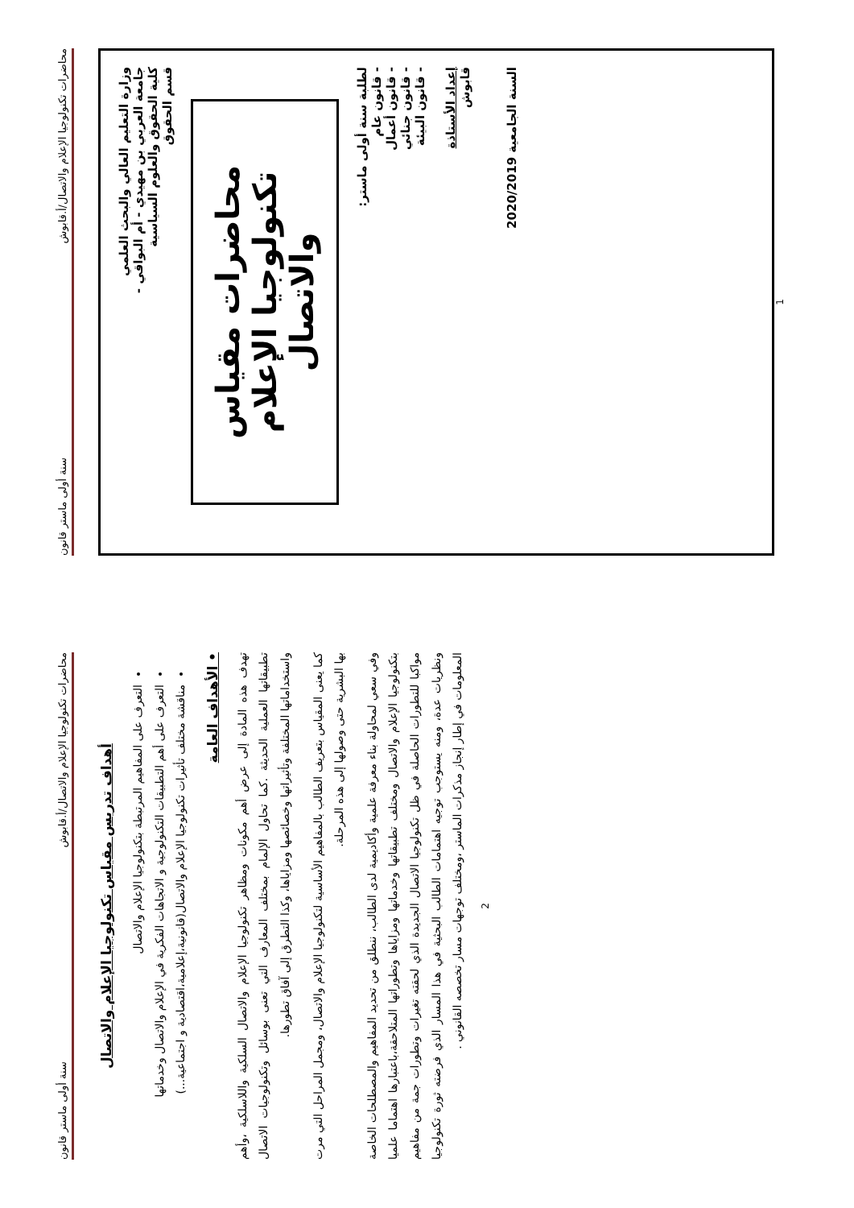محاضرات تكنولوجيا الإعلام والاتصال/أ.قابوش سنة أولى ماستر قانون
وزارة التعليم العالي والبحث العلمي
جامعة العربي بن مهيدي - أم البواقي -
كلية الحقوق والعلوم السياسية
قسم الحقوق
محاضرات مقياس
تكنولوجيا الإعلام والاتصال
لطلبة سنة أولى ماستر:
- قانون عام
- قانون أعمال
- قانون جنائي
- قانون البيئة
إعداد الأستاذة
قابوش
السنة الجامعية 2020/2019
1
محاضرات تكنولوجيا الإعلام والاتصال/أ.قابوش سنة أولى ماستر قانون
أهداف تدريس مقياس تكنولوجيا الإعلام والاتصال
التعرف على المفاهيم المرتبطة بتكنولوجيا الإعلام والاتصال
التعرف على أهم التطبيقات التكنولوجية و الاتجاهات الفكرية في الإعلام والاتصال وخدماتها
مناقشة مختلف تأثيرات تكنولوجيا الإعلام والاتصال(قانونية،إعلامية،اقتصادية و اجتماعية...)
• الأهداف العامة
تهدف هذه المادة إلى عرض أهم مكونات ومظاهر تكنولوجيا الإعلام والاتصال السلكية واللاسلكية ،وأهم تطبيقاتها العملية الحديثة .كما تحاول الإلمام بمختلف المعارف التي تعنى بوسائل وتكنولوجيات الاتصال واستخداماتها المختلفة وتأثيراتها وخصائصها ومزاياها، وكذا التطرق إلى آفاق تطورها.
كما يعنى المقياس بتعريف الطالب بالمفاهيم الأساسية لتكنولوجيا الإعلام والاتصال، ومجمل المراحل التي مرت بها البشرية حتى وصولها إلى هذه المرحلة.
وفي سعي لمحاولة بناء معرفة علمية وأكاديمية لدى الطالب، ننطلق من تحديد المفاهيم والمصطلحات الخاصة بتكنولوجيا الإعلام والاتصال ومختلف تطبيقاتها وخدماتها ومزاياها وتطوراتها المتلاحقة،باعتبارها اهتماما علميا مواكبا للتطورات الحاصلة في ظل تكنولوجيا الاتصال الجديدة الذي لحقته تغيرات وتطورات جمة من مفاهيم ونظريات عدة، ومنه يستوجب توجيه اهتمامات الطالب البحثية في هذا المسار الذي فرضته ثورة تكنولوجيا المعلومات في إطار إنجاز مذكرات الماستر ،ومختلف توجهات مسار تخصصه القانوني .
2